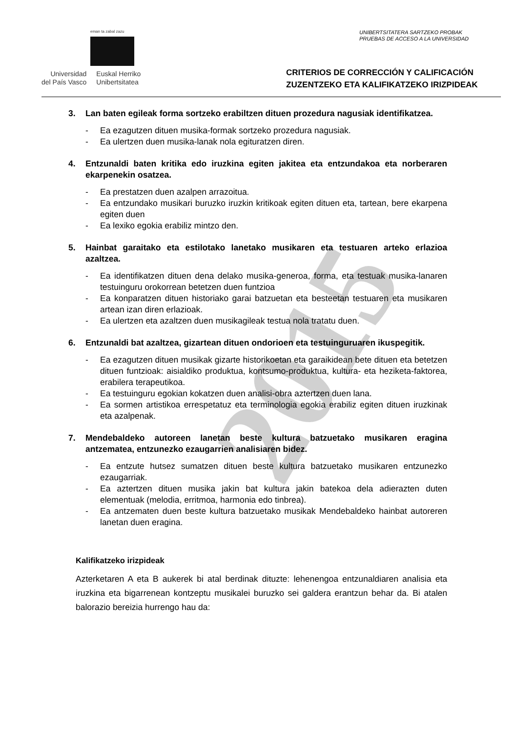eman ta zabal zazu
Universidad
del País Vasco
Euskal Herriko
Unibertsitatea
UNIBERTSITATERA SARTZEKO PROBAK
PRUEBAS DE ACCESO A LA UNIVERSIDAD
CRITERIOS DE CORRECCIÓN Y CALIFICACIÓN
ZUZENTZEKO ETA KALIFIKATZEKO IRIZPIDEAK
3. Lan baten egileak forma sortzeko erabiltzen dituen prozedura nagusiak identifikatzea.
- Ea ezagutzen dituen musika-formak sortzeko prozedura nagusiak.
- Ea ulertzen duen musika-lanak nola egituratzen diren.
4. Entzunaldi baten kritika edo iruzkina egiten jakitea eta entzundakoa eta norberaren ekarpenekin osatzea.
- Ea prestatzen duen azalpen arrazoitua.
- Ea entzundako musikari buruzko iruzkin kritikoak egiten dituen eta, tartean, bere ekarpena egiten duen
- Ea lexiko egokia erabiliz mintzo den.
5. Hainbat garaitako eta estilotako lanetako musikaren eta testuaren arteko erlazioa azaltzea.
- Ea identifikatzen dituen dena delako musika-generoa, forma, eta testuak musika-lanaren testuinguru orokorrean betetzen duen funtzioa
- Ea konparatzen dituen historiako garai batzuetan eta besteetan testuaren eta musikaren artean izan diren erlazioak.
- Ea ulertzen eta azaltzen duen musikagileak testua nola tratatu duen.
6. Entzunaldi bat azaltzea, gizartean dituen ondorioen eta testuinguruaren ikuspegitik.
- Ea ezagutzen dituen musikak gizarte historikoetan eta garaikidean bete dituen eta betetzen dituen funtzioak: aisialdiko produktua, kontsumo-produktua, kultura- eta heziketa-faktorea, erabilera terapeutikoa.
- Ea testuinguru egokian kokatzen duen analisi-obra aztertzen duen lana.
- Ea sormen artistikoa errespetatuz eta terminologia egokia erabiliz egiten dituen iruzkinak eta azalpenak.
7. Mendebaldeko autoreen lanetan beste kultura batzuetako musikaren eragina antzematea, entzunezko ezaugarrien analisiaren bidez.
- Ea entzute hutsez sumatzen dituen beste kultura batzuetako musikaren entzunezko ezaugarriak.
- Ea aztertzen dituen musika jakin bat kultura jakin batekoa dela adierazten duten elementuak (melodia, erritmoa, harmonia edo tinbrea).
- Ea antzematen duen beste kultura batzuetako musikak Mendebaldeko hainbat autoreren lanetan duen eragina.
Kalifikatzeko irizpideak
Azterketaren A eta B aukerek bi atal berdinak dituzte: lehenengoa entzunaldiaren analisia eta iruzkina eta bigarrenean kontzeptu musikalei buruzko sei galdera erantzun behar da. Bi atalen balorazio bereizia hurrengo hau da:
2015